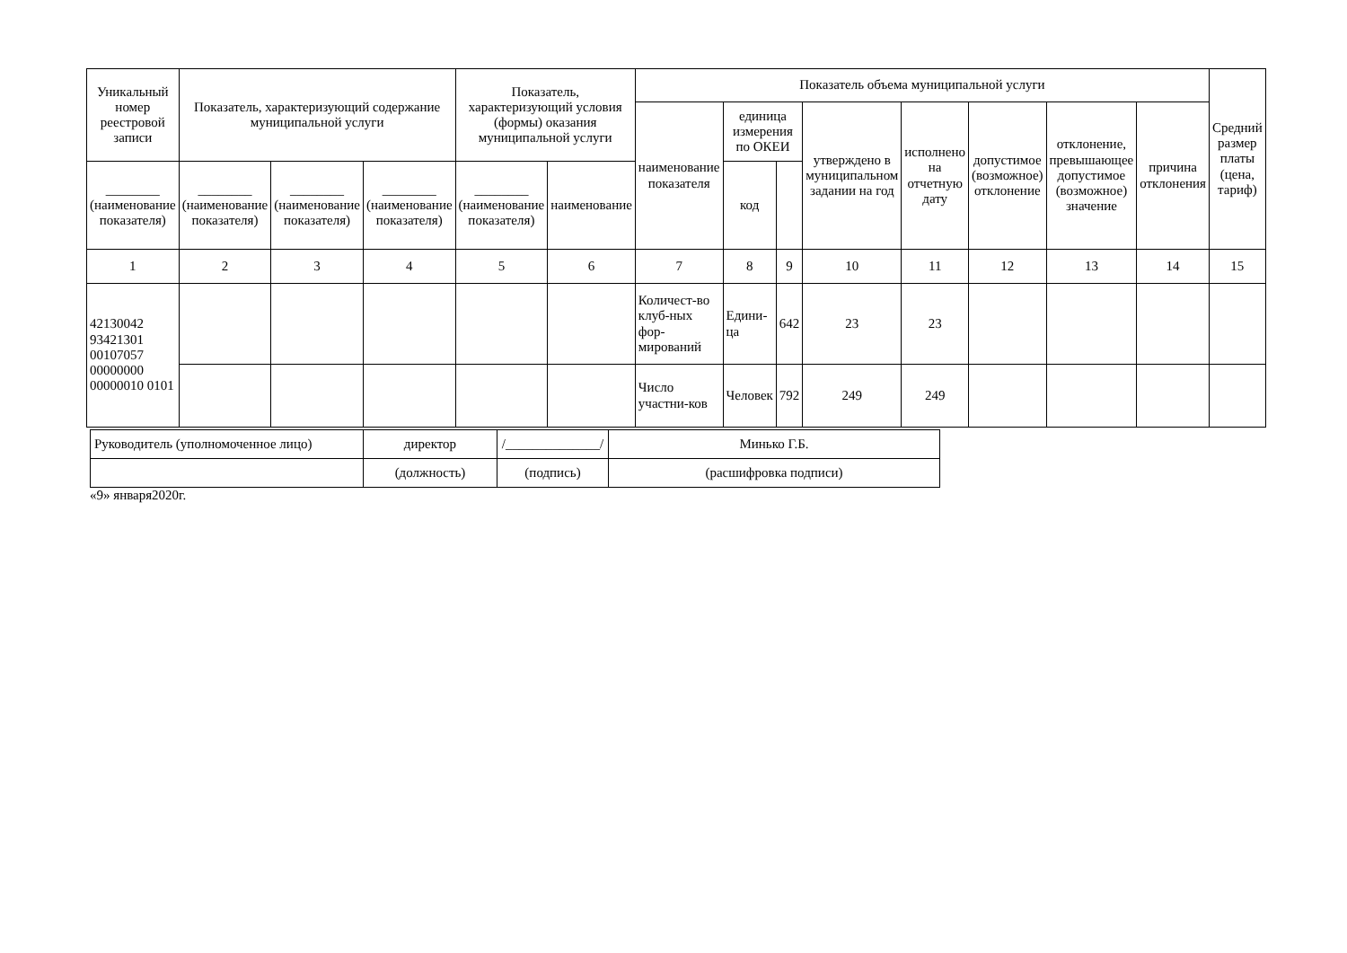| Уникальный номер реестровой записи | Показатель, характеризующий содержание муниципальной услуги | | | Показатель, характеризующий условия (формы) оказания муниципальной услуги | | Показатель объема муниципальной услуги | | | | | | | | Средний размер платы (цена, тариф) |
| --- | --- | --- | --- | --- | --- | --- | --- | --- | --- | --- | --- | --- | --- | --- |
| | | | | | | наименование показателя | единица измерения по ОКЕИ | | утверждено в муниципальном задании на год | исполнено на отчетную дату | допустимое (возможное) отклонение | отклонение, превышающее допустимое (возможное) значение | причина отклонения | |
| ________ (наименование показателя) | ________ (наименование показателя) | ________ (наименование показателя) | ________ (наименование показателя) | ________ (наименование показателя) | наименование | | код | | | | | | | |
| 1 | 2 | 3 | 4 | 5 | 6 | 7 | 8 | 9 | 10 | 11 | 12 | 13 | 14 | 15 |
| 42130042 93421301 00107057 00000000 00000010 0101 | | | | | | Количест-во клуб-ных фор-мирований | Едини-ца | 642 | 23 | 23 | | | | |
| | | | | | | Число участни-ков | Человек | 792 | 249 | 249 | | | | |
| Руководитель (уполномоченное лицо) | директор | /______________/ | Минько Г.Б. |
| | (должность) | (подпись) | (расшифровка подписи) |
«9» января2020г.